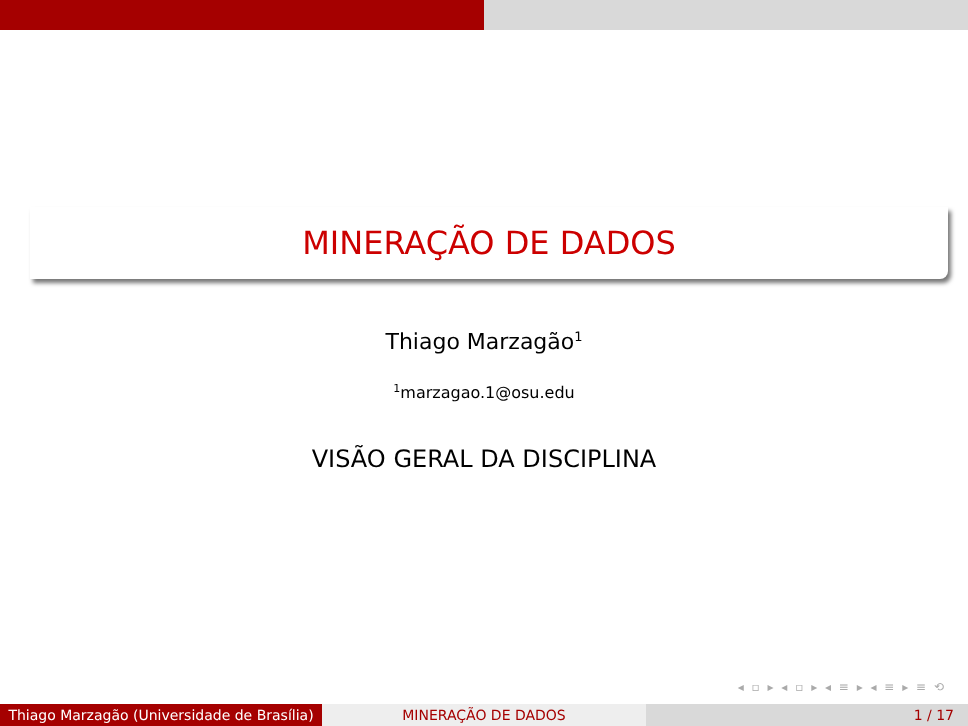MINERAÇÃO DE DADOS
Thiago Marzagão<sup>1</sup>
<sup>1</sup> marzagao.1@osu.edu
VISÃO GERAL DA DISCIPLINA
◂ ▫ ▸ ◂ ▫ ▸ ◂ ≡ ▸ ◂ ≡ ▸ ≡ ⟲
Thiago Marzagão (Universidade de Brasília)
MINERAÇÃO DE DADOS 1 / 17